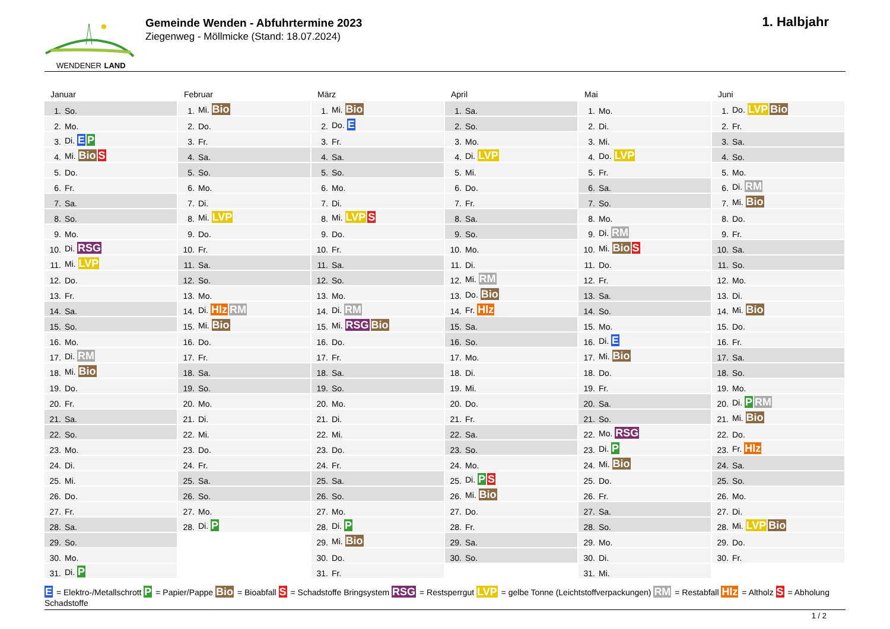WENDENER LAND
Gemeinde Wenden - Abfuhrtermine 2023
Ziegenweg - Möllmicke (Stand: 18.07.2024)
1. Halbjahr
Januar
| 1. | So. |
| 2. | Mo. |
| 3. | Di. E P |
| 4. | Mi. Bio S |
| 5. | Do. |
| 6. | Fr. |
| 7. | Sa. |
| 8. | So. |
| 9. | Mo. |
| 10. | Di. RSG |
| 11. | Mi. LVP |
| 12. | Do. |
| 13. | Fr. |
| 14. | Sa. |
| 15. | So. |
| 16. | Mo. |
| 17. | Di. RM |
| 18. | Mi. Bio |
| 19. | Do. |
| 20. | Fr. |
| 21. | Sa. |
| 22. | So. |
| 23. | Mo. |
| 24. | Di. |
| 25. | Mi. |
| 26. | Do. |
| 27. | Fr. |
| 28. | Sa. |
| 29. | So. |
| 30. | Mo. |
| 31. | Di. P |
Februar
| 1. | Mi. Bio |
| 2. | Do. |
| 3. | Fr. |
| 4. | Sa. |
| 5. | So. |
| 6. | Mo. |
| 7. | Di. |
| 8. | Mi. LVP |
| 9. | Do. |
| 10. | Fr. |
| 11. | Sa. |
| 12. | So. |
| 13. | Mo. |
| 14. | Di. Hlz RM |
| 15. | Mi. Bio |
| 16. | Do. |
| 17. | Fr. |
| 18. | Sa. |
| 19. | So. |
| 20. | Mo. |
| 21. | Di. |
| 22. | Mi. |
| 23. | Do. |
| 24. | Fr. |
| 25. | Sa. |
| 26. | So. |
| 27. | Mo. |
| 28. | Di. P |
März
| 1. | Mi. Bio |
| 2. | Do. E |
| 3. | Fr. |
| 4. | Sa. |
| 5. | So. |
| 6. | Mo. |
| 7. | Di. |
| 8. | Mi. LVP S |
| 9. | Do. |
| 10. | Fr. |
| 11. | Sa. |
| 12. | So. |
| 13. | Mo. |
| 14. | Di. RM |
| 15. | Mi. RSG Bio |
| 16. | Do. |
| 17. | Fr. |
| 18. | Sa. |
| 19. | So. |
| 20. | Mo. |
| 21. | Di. |
| 22. | Mi. |
| 23. | Do. |
| 24. | Fr. |
| 25. | Sa. |
| 26. | So. |
| 27. | Mo. |
| 28. | Di. P |
| 29. | Mi. Bio |
| 30. | Do. |
| 31. | Fr. |
April
| 1. | Sa. |
| 2. | So. |
| 3. | Mo. |
| 4. | Di. LVP |
| 5. | Mi. |
| 6. | Do. |
| 7. | Fr. |
| 8. | Sa. |
| 9. | So. |
| 10. | Mo. |
| 11. | Di. |
| 12. | Mi. RM |
| 13. | Do. Bio |
| 14. | Fr. Hlz |
| 15. | Sa. |
| 16. | So. |
| 17. | Mo. |
| 18. | Di. |
| 19. | Mi. |
| 20. | Do. |
| 21. | Fr. |
| 22. | Sa. |
| 23. | So. |
| 24. | Mo. |
| 25. | Di. P S |
| 26. | Mi. Bio |
| 27. | Do. |
| 28. | Fr. |
| 29. | Sa. |
| 30. | So. |
Mai
| 1. | Mo. |
| 2. | Di. |
| 3. | Mi. |
| 4. | Do. LVP |
| 5. | Fr. |
| 6. | Sa. |
| 7. | So. |
| 8. | Mo. |
| 9. | Di. RM |
| 10. | Mi. Bio S |
| 11. | Do. |
| 12. | Fr. |
| 13. | Sa. |
| 14. | So. |
| 15. | Mo. |
| 16. | Di. E |
| 17. | Mi. Bio |
| 18. | Do. |
| 19. | Fr. |
| 20. | Sa. |
| 21. | So. |
| 22. | Mo. RSG |
| 23. | Di. P |
| 24. | Mi. Bio |
| 25. | Do. |
| 26. | Fr. |
| 27. | Sa. |
| 28. | So. |
| 29. | Mo. |
| 30. | Di. |
| 31. | Mi. |
Juni
| 1. | Do. LVP Bio |
| 2. | Fr. |
| 3. | Sa. |
| 4. | So. |
| 5. | Mo. |
| 6. | Di. RM |
| 7. | Mi. Bio |
| 8. | Do. |
| 9. | Fr. |
| 10. | Sa. |
| 11. | So. |
| 12. | Mo. |
| 13. | Di. |
| 14. | Mi. Bio |
| 15. | Do. |
| 16. | Fr. |
| 17. | Sa. |
| 18. | So. |
| 19. | Mo. |
| 20. | Di. P RM |
| 21. | Mi. Bio |
| 22. | Do. |
| 23. | Fr. Hlz |
| 24. | Sa. |
| 25. | So. |
| 26. | Mo. |
| 27. | Di. |
| 28. | Mi. LVP Bio |
| 29. | Do. |
| 30. | Fr. |
E = Elektro-/Metallschrott P = Papier/Pappe Bio = Bioabfall S = Schadstoffe Bringsystem RSG = Restsperrgut LVP = gelbe Tonne (Leichtstoffverpackungen) RM = Restabfall Hlz = Altholz S = Abholung Schadstoffe
1 / 2